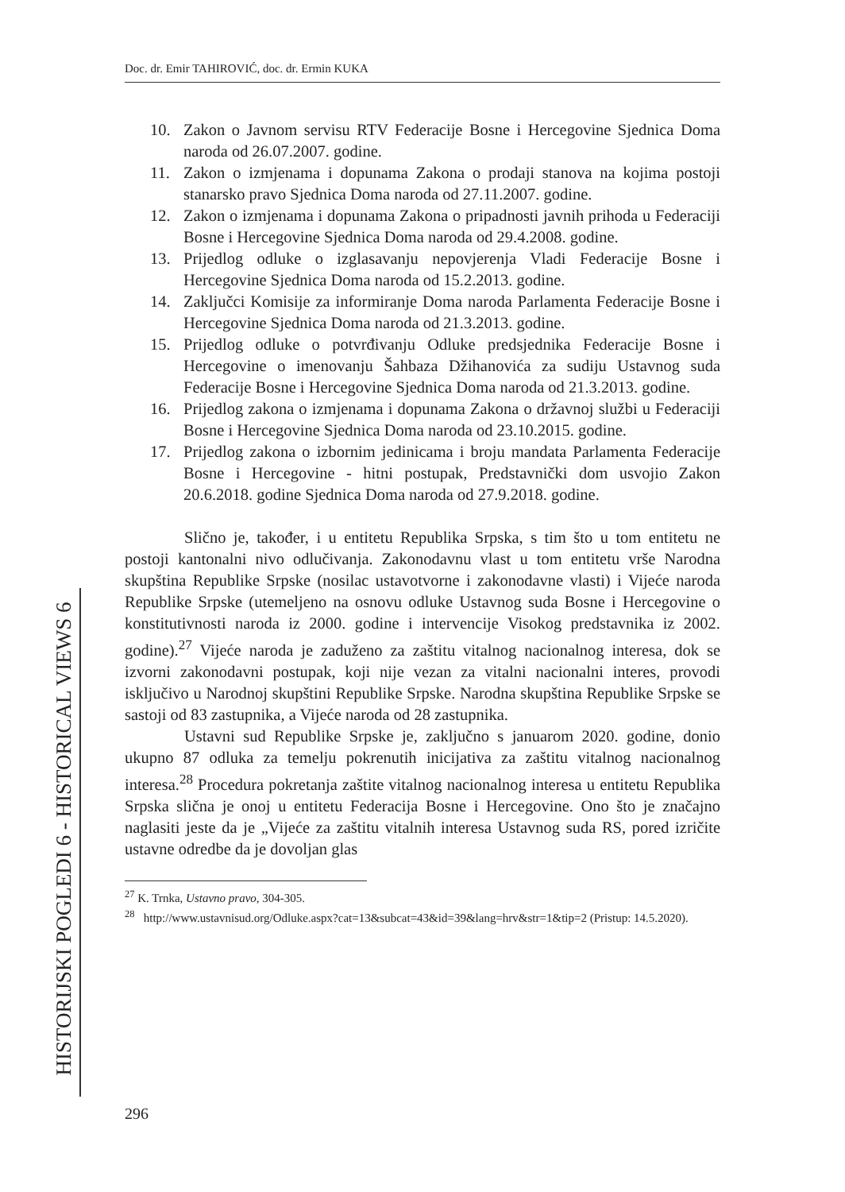Doc. dr. Emir TAHIROVIĆ, doc. dr. Ermin KUKA
HISTORIJSKI POGLEDI 6 - HISTORICAL VIEWS 6
10. Zakon o Javnom servisu RTV Federacije Bosne i Hercegovine Sjednica Doma naroda od 26.07.2007. godine.
11. Zakon o izmjenama i dopunama Zakona o prodaji stanova na kojima postoji stanarsko pravo Sjednica Doma naroda od 27.11.2007. godine.
12. Zakon o izmjenama i dopunama Zakona o pripadnosti javnih prihoda u Federaciji Bosne i Hercegovine Sjednica Doma naroda od 29.4.2008. godine.
13. Prijedlog odluke o izglasavanju nepovjerenja Vladi Federacije Bosne i Hercegovine Sjednica Doma naroda od 15.2.2013. godine.
14. Zaključci Komisije za informiranje Doma naroda Parlamenta Federacije Bosne i Hercegovine Sjednica Doma naroda od 21.3.2013. godine.
15. Prijedlog odluke o potvrđivanju Odluke predsjednika Federacije Bosne i Hercegovine o imenovanju Šahbaza Džihanovića za sudiju Ustavnog suda Federacije Bosne i Hercegovine Sjednica Doma naroda od 21.3.2013. godine.
16. Prijedlog zakona o izmjenama i dopunama Zakona o državnoj službi u Federaciji Bosne i Hercegovine Sjednica Doma naroda od 23.10.2015. godine.
17. Prijedlog zakona o izbornim jedinicama i broju mandata Parlamenta Federacije Bosne i Hercegovine - hitni postupak, Predstavnički dom usvojio Zakon 20.6.2018. godine Sjednica Doma naroda od 27.9.2018. godine.
Slično je, također, i u entitetu Republika Srpska, s tim što u tom entitetu ne postoji kantonalni nivo odlučivanja. Zakonodavnu vlast u tom entitetu vrše Narodna skupština Republike Srpske (nosilac ustavotvorne i zakonodavne vlasti) i Vijeće naroda Republike Srpske (utemeljeno na osnovu odluke Ustavnog suda Bosne i Hercegovine o konstitutivnosti naroda iz 2000. godine i intervencije Visokog predstavnika iz 2002. godine).<sup>27</sup> Vijeće naroda je zaduženo za zaštitu vitalnog nacionalnog interesa, dok se izvorni zakonodavni postupak, koji nije vezan za vitalni nacionalni interes, provodi isključivo u Narodnoj skupštini Republike Srpske. Narodna skupština Republike Srpske se sastoji od 83 zastupnika, a Vijeće naroda od 28 zastupnika.
Ustavni sud Republike Srpske je, zaključno s januarom 2020. godine, donio ukupno 87 odluka za temelju pokrenutih inicijativa za zaštitu vitalnog nacionalnog interesa.<sup>28</sup> Procedura pokretanja zaštite vitalnog nacionalnog interesa u entitetu Republika Srpska slična je onoj u entitetu Federacija Bosne i Hercegovine. Ono što je značajno naglasiti jeste da je „Vijeće za zaštitu vitalnih interesa Ustavnog suda RS, pored izričite ustavne odredbe da je dovoljan glas
<sup>27</sup> K. Trnka, Ustavno pravo, 304-305.
<sup>28</sup> http://www.ustavnisud.org/Odluke.aspx?cat=13&subcat=43&id=39&lang=hrv&str=1&tip=2 (Pristup: 14.5.2020).
296